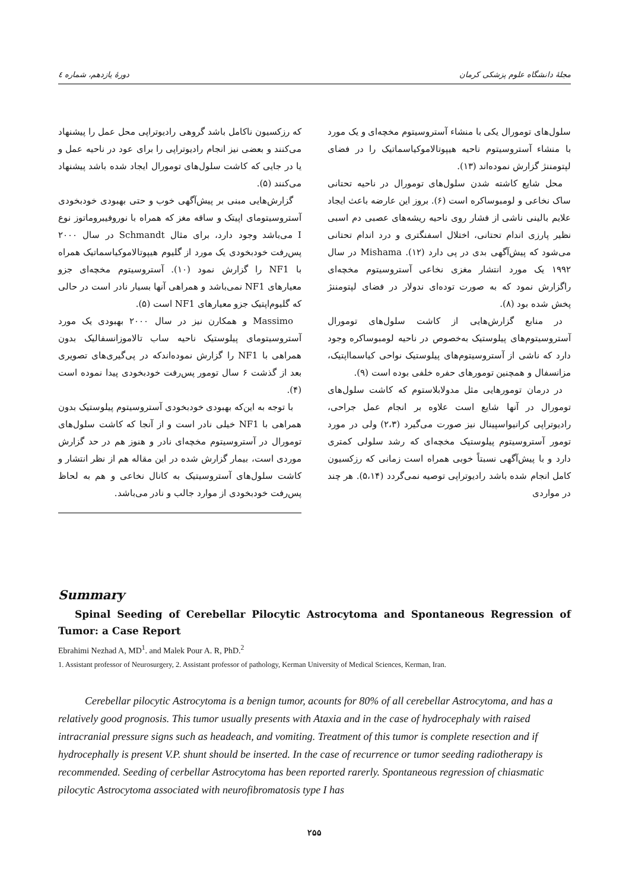دورهٔ یازدهم، شماره ٤ مجلهٔ دانشگاه علوم پزشکی کرمان
سلول‌های تومورال یکی با منشاء آستروسیتوم مخچه‌ای و یک مورد با منشاء آستروسیتوم ناحیه هیپوتالاموکیاسماتیک را در فضای لپتومننژ گزارش نموده‌اند (۱۳).
محل شایع کاشته شدن سلول‌های تومورال در ناحیه تحتانی ساک نخاعی و لومبوساکره است (۶). بروز این عارضه باعث ایجاد علایم بالینی ناشی از فشار روی ناحیه ریشه‌های عصبی دم اسبی نظیر پارزی اندام تحتانی، اختلال اسفنگتری و درد اندام تحتانی می‌شود که پیش‌آگهی بدی در پی دارد (۱۲). Mishama در سال ۱۹۹۲ یک مورد انتشار مغزی نخاعی آستروسیتوم مخچه‌ای راگزارش نمود که به صورت توده‌ای ندولار در فضای لپتومننژ پخش شده بود (۸).
در منابع گزارش‌هایی از کاشت سلول‌های تومورال آستروسیتوم‌های پیلوستیک به‌خصوص در ناحیه لومبوساکره وجود دارد که ناشی از آستروسیتوم‌های پیلوستیک نواحی کیاسمااپتیک، مزانسفال و همچنین تومورهای حفره خلفی بوده است (۹).
در درمان تومورهایی مثل مدولابلاستوم که کاشت سلول‌های تومورال در آنها شایع است علاوه بر انجام عمل جراحی، رادیوتراپی کرانیواسپینال نیز صورت می‌گیرد (۲،۳) ولی در مورد تومور آستروسیتوم پیلوستیک مخچه‌ای که رشد سلولی کمتری دارد و با پیش‌آگهی نسبتاً خوبی همراه است زمانی که رزکسیون کامل انجام شده باشد رادیوتراپی توصیه نمی‌گردد (۵،۱۴). هر چند در مواردی
که رزکسیون ناکامل باشد گروهی رادیوتراپی محل عمل را پیشنهاد می‌کنند و بعضی نیز انجام رادیوتراپی را برای عود در ناحیه عمل و یا در جایی که کاشت سلول‌های تومورال ایجاد شده باشد پیشنهاد می‌کنند (۵).
گزارش‌هایی مبنی بر پیش‌آگهی خوب و حتی بهبودی خودبخودی آستروسیتومای اپیتک و ساقه مغز که همراه با نوروفیبروماتوز نوع I می‌باشد وجود دارد، برای مثال Schmandt در سال ۲۰۰۰ پس‌رفت خودبخودی یک مورد از گلیوم هیپوتالاموکیاسماتیک همراه با NF1 را گزارش نمود (۱۰). آستروسیتوم مخچه‌ای جزو معیارهای NF1 نمی‌باشد و همراهی آنها بسیار نادر است در حالی که گلیوم‌اپتیک جزو معیارهای NF1 است (۵).
Massimo و همکارن نیز در سال ۲۰۰۰ بهبودی یک مورد آستروسیتومای پیلوستیک ناحیه ساب تالاموزانسفالیک بدون همراهی با NF1 را گزارش نموده‌اندکه در پی‌گیری‌های تصویری بعد از گذشت ۶ سال تومور پس‌رفت خودبخودی پیدا نموده است (۴).
با توجه به این‌که بهبودی خودبخودی آستروسیتوم پیلوستیک بدون همراهی با NF1 خیلی نادر است و از آنجا که کاشت سلول‌های تومورال در آستروسیتوم مخچه‌ای نادر و هنوز هم در حد گزارش موردی است، بیمار گزارش شده در این مقاله هم از نظر انتشار و کاشت سلول‌های آستروسیتیک به کانال نخاعی و هم به لحاظ پس‌رفت خودبخودی از موارد جالب و نادر می‌باشد.
Summary
Spinal Seeding of Cerebellar Pilocytic Astrocytoma and Spontaneous Regression of Tumor: a Case Report
Ebrahimi Nezhad A, MD<sup>1</sup>. and Malek Pour A. R, PhD.<sup>2</sup>
1. Assistant professor of Neurosurgery, 2. Assistant professor of pathology, Kerman University of Medical Sciences, Kerman, Iran.
Cerebellar pilocytic Astrocytoma is a benign tumor, acounts for 80% of all cerebellar Astrocytoma, and has a relatively good prognosis. This tumor usually presents with Ataxia and in the case of hydrocephaly with raised intracranial pressure signs such as headeach, and vomiting. Treatment of this tumor is complete resection and if hydrocephally is present V.P. shunt should be inserted. In the case of recurrence or tumor seeding radiotherapy is recommended. Seeding of cerbellar Astrocytoma has been reported rarerly. Spontaneous regression of chiasmatic pilocytic Astrocytoma associated with neurofibromatosis type I has
۲۵۵